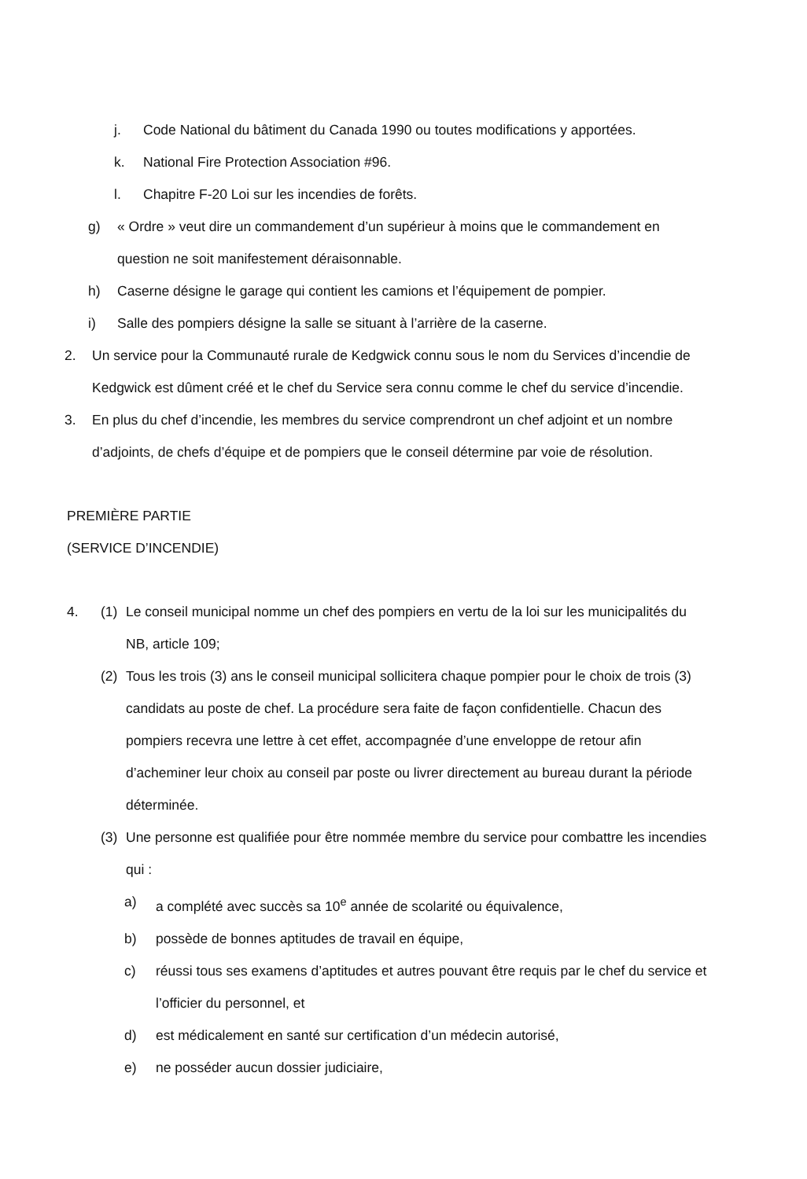j. Code National du bâtiment du Canada 1990 ou toutes modifications y apportées.
k. National Fire Protection Association #96.
l. Chapitre F-20 Loi sur les incendies de forêts.
g) « Ordre » veut dire un commandement d’un supérieur à moins que le commandement en question ne soit manifestement déraisonnable.
h) Caserne désigne le garage qui contient les camions et l’équipement de pompier.
i) Salle des pompiers désigne la salle se situant à l’arrière de la caserne.
2. Un service pour la Communauté rurale de Kedgwick connu sous le nom du Services d’incendie de Kedgwick est dûment créé et le chef du Service sera connu comme le chef du service d’incendie.
3. En plus du chef d’incendie, les membres du service comprendront un chef adjoint et un nombre d’adjoints, de chefs d’équipe et de pompiers que le conseil détermine par voie de résolution.
PREMIÈRE PARTIE
(SERVICE D’INCENDIE)
4. (1) Le conseil municipal nomme un chef des pompiers en vertu de la loi sur les municipalités du NB, article 109;
(2) Tous les trois (3) ans le conseil municipal sollicitera chaque pompier pour le choix de trois (3) candidats au poste de chef. La procédure sera faite de façon confidentielle. Chacun des pompiers recevra une lettre à cet effet, accompagnée d’une enveloppe de retour afin d’acheminer leur choix au conseil par poste ou livrer directement au bureau durant la période déterminée.
(3) Une personne est qualifiée pour être nommée membre du service pour combattre les incendies qui :
a) a complété avec succès sa 10<sup>e</sup> année de scolarité ou équivalence,
b) possède de bonnes aptitudes de travail en équipe,
c) réussi tous ses examens d’aptitudes et autres pouvant être requis par le chef du service et l’officier du personnel, et
d) est médicalement en santé sur certification d’un médecin autorisé,
e) ne posséder aucun dossier judiciaire,